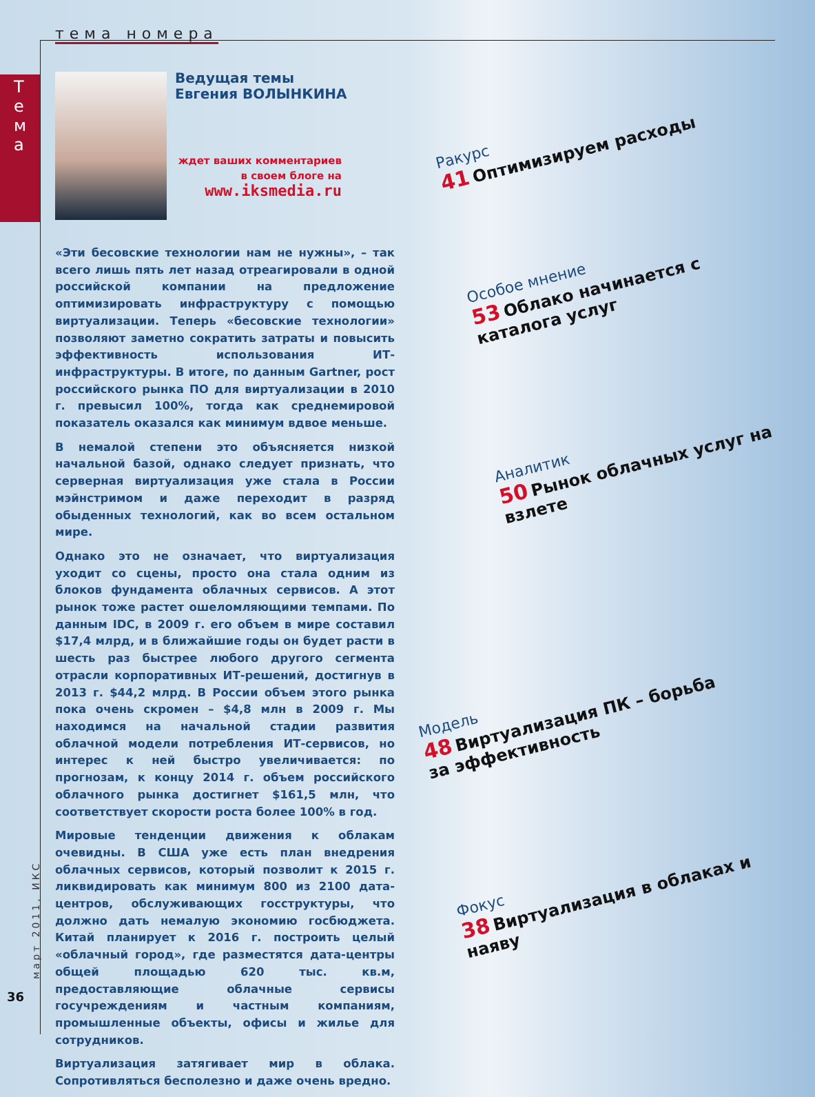тема номера
Т е м а
Ведущая темы
Евгения ВОЛЫНКИНА
ждет ваших комментариев
в своем блоге на
www.iksmedia.ru
«Эти бесовские технологии нам не нужны», – так всего лишь пять лет назад отреагировали в одной российской компании на предложение оптимизировать инфраструктуру с помощью виртуализации. Теперь «бесовские технологии» позволяют заметно сократить затраты и повысить эффективность использования ИТ-инфраструктуры. В итоге, по данным Gartner, рост российского рынка ПО для виртуализации в 2010 г. превысил 100%, тогда как среднемировой показатель оказался как минимум вдвое меньше.
В немалой степени это объясняется низкой начальной базой, однако следует признать, что серверная виртуализация уже стала в России мэйнстримом и даже переходит в разряд обыденных технологий, как во всем остальном мире.
Однако это не означает, что виртуализация уходит со сцены, просто она стала одним из блоков фундамента облачных сервисов. А этот рынок тоже растет ошеломляющими темпами. По данным IDC, в 2009 г. его объем в мире составил $17,4 млрд, и в ближайшие годы он будет расти в шесть раз быстрее любого другого сегмента отрасли корпоративных ИТ-решений, достигнув в 2013 г. $44,2 млрд. В России объем этого рынка пока очень скромен – $4,8 млн в 2009 г. Мы находимся на начальной стадии развития облачной модели потребления ИТ-сервисов, но интерес к ней быстро увеличивается: по прогнозам, к концу 2014 г. объем российского облачного рынка достигнет $161,5 млн, что соответствует скорости роста более 100% в год.
Мировые тенденции движения к облакам очевидны. В США уже есть план внедрения облачных сервисов, который позволит к 2015 г. ликвидировать как минимум 800 из 2100 дата-центров, обслуживающих госструктуры, что должно дать немалую экономию госбюджета. Китай планирует к 2016 г. построить целый «облачный город», где разместятся дата-центры общей площадью 620 тыс. кв.м, предоставляющие облачные сервисы госучреждениям и частным компаниям, промышленные объекты, офисы и жилье для сотрудников.
Виртуализация затягивает мир в облака. Сопротивляться бесполезно и даже очень вредно.
Ракурс
41 Оптимизируем расходы
Особое мнение
53 Облако начинается с каталога услуг
Аналитик
50 Рынок облачных услуг на взлете
Модель
48 Виртуализация ПК – борьба за эффективность
Фокус
38 Виртуализация в облаках и наяву
март 2011, ИКС
36